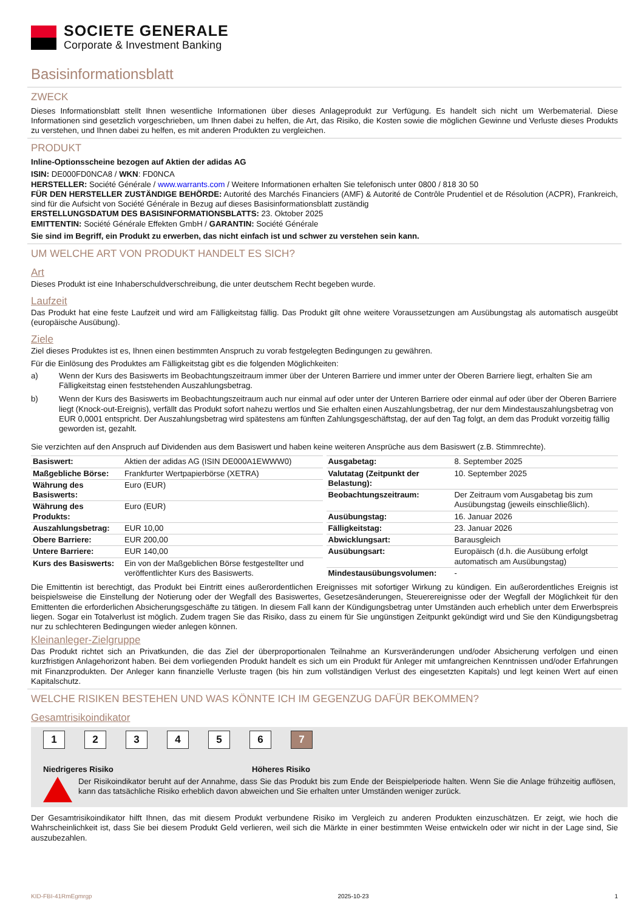SOCIETE GENERALE
Corporate & Investment Banking
Basisinformationsblatt
ZWECK
Dieses Informationsblatt stellt Ihnen wesentliche Informationen über dieses Anlageprodukt zur Verfügung. Es handelt sich nicht um Werbematerial. Diese Informationen sind gesetzlich vorgeschrieben, um Ihnen dabei zu helfen, die Art, das Risiko, die Kosten sowie die möglichen Gewinne und Verluste dieses Produkts zu verstehen, und Ihnen dabei zu helfen, es mit anderen Produkten zu vergleichen.
PRODUKT
Inline-Optionsscheine bezogen auf Aktien der adidas AG
ISIN: DE000FD0NCA8 / WKN: FD0NCA
HERSTELLER: Société Générale / www.warrants.com / Weitere Informationen erhalten Sie telefonisch unter 0800 / 818 30 50
FÜR DEN HERSTELLER ZUSTÄNDIGE BEHÖRDE: Autorité des Marchés Financiers (AMF) & Autorité de Contrôle Prudentiel et de Résolution (ACPR), Frankreich, sind für die Aufsicht von Société Générale in Bezug auf dieses Basisinformationsblatt zuständig
ERSTELLUNGSDATUM DES BASISINFORMATIONSBLATTS: 23. Oktober 2025
EMITTENTIN: Société Générale Effekten GmbH / GARANTIN: Société Générale
Sie sind im Begriff, ein Produkt zu erwerben, das nicht einfach ist und schwer zu verstehen sein kann.
UM WELCHE ART VON PRODUKT HANDELT ES SICH?
Art
Dieses Produkt ist eine Inhaberschuldverschreibung, die unter deutschem Recht begeben wurde.
Laufzeit
Das Produkt hat eine feste Laufzeit und wird am Fälligkeitstag fällig. Das Produkt gilt ohne weitere Voraussetzungen am Ausübungstag als automatisch ausgeübt (europäische Ausübung).
Ziele
Ziel dieses Produktes ist es, Ihnen einen bestimmten Anspruch zu vorab festgelegten Bedingungen zu gewähren.
Für die Einlösung des Produktes am Fälligkeitstag gibt es die folgenden Möglichkeiten:
a) Wenn der Kurs des Basiswerts im Beobachtungszeitraum immer über der Unteren Barriere und immer unter der Oberen Barriere liegt, erhalten Sie am Fälligkeitstag einen feststehenden Auszahlungsbetrag.
b) Wenn der Kurs des Basiswerts im Beobachtungszeitraum auch nur einmal auf oder unter der Unteren Barriere oder einmal auf oder über der Oberen Barriere liegt (Knock-out-Ereignis), verfällt das Produkt sofort nahezu wertlos und Sie erhalten einen Auszahlungsbetrag, der nur dem Mindestauszahlungsbetrag von EUR 0,0001 entspricht. Der Auszahlungsbetrag wird spätestens am fünften Zahlungsgeschäftstag, der auf den Tag folgt, an dem das Produkt vorzeitig fällig geworden ist, gezahlt.
Sie verzichten auf den Anspruch auf Dividenden aus dem Basiswert und haben keine weiteren Ansprüche aus dem Basiswert (z.B. Stimmrechte).
| Basiswert: | Aktien der adidas AG (ISIN DE000A1EWWW0) |
| Maßgebliche Börse: | Frankfurter Wertpapierbörse (XETRA) |
| Währung des Basiswerts: | Euro (EUR) |
| Währung des Produkts: | Euro (EUR) |
| Auszahlungsbetrag: | EUR 10,00 |
| Obere Barriere: | EUR 200,00 |
| Untere Barriere: | EUR 140,00 |
| Kurs des Basiswerts: | Ein von der Maßgeblichen Börse festgestellter und veröffentlichter Kurs des Basiswerts. |
| Ausgabetag: | 8. September 2025 |
| Valutatag (Zeitpunkt der Belastung): | 10. September 2025 |
| Beobachtungszeitraum: | Der Zeitraum vom Ausgabetag bis zum Ausübungstag (jeweils einschließlich). |
| Ausübungstag: | 16. Januar 2026 |
| Fälligkeitstag: | 23. Januar 2026 |
| Abwicklungsart: | Barausgleich |
| Ausübungsart: | Europäisch (d.h. die Ausübung erfolgt automatisch am Ausübungstag) |
| Mindestausübungsvolumen: | - |
Die Emittentin ist berechtigt, das Produkt bei Eintritt eines außerordentlichen Ereignisses mit sofortiger Wirkung zu kündigen. Ein außerordentliches Ereignis ist beispielsweise die Einstellung der Notierung oder der Wegfall des Basiswertes, Gesetzesänderungen, Steuerereignisse oder der Wegfall der Möglichkeit für den Emittenten die erforderlichen Absicherungsgeschäfte zu tätigen. In diesem Fall kann der Kündigungsbetrag unter Umständen auch erheblich unter dem Erwerbspreis liegen. Sogar ein Totalverlust ist möglich. Zudem tragen Sie das Risiko, dass zu einem für Sie ungünstigen Zeitpunkt gekündigt wird und Sie den Kündigungsbetrag nur zu schlechteren Bedingungen wieder anlegen können.
Kleinanleger-Zielgruppe
Das Produkt richtet sich an Privatkunden, die das Ziel der überproportionalen Teilnahme an Kursveränderungen und/oder Absicherung verfolgen und einen kurzfristigen Anlagehorizont haben. Bei dem vorliegenden Produkt handelt es sich um ein Produkt für Anleger mit umfangreichen Kenntnissen und/oder Erfahrungen mit Finanzprodukten. Der Anleger kann finanzielle Verluste tragen (bis hin zum vollständigen Verlust des eingesetzten Kapitals) und legt keinen Wert auf einen Kapitalschutz.
WELCHE RISIKEN BESTEHEN UND WAS KÖNNTE ICH IM GEGENZUG DAFÜR BEKOMMEN?
Gesamtrisikoindikator
1 2 3 4 5 6 7
Niedrigeres Risiko Höheres Risiko
Der Risikoindikator beruht auf der Annahme, dass Sie das Produkt bis zum Ende der Beispielperiode halten. Wenn Sie die Anlage frühzeitig auflösen, kann das tatsächliche Risiko erheblich davon abweichen und Sie erhalten unter Umständen weniger zurück.
Der Gesamtrisikoindikator hilft Ihnen, das mit diesem Produkt verbundene Risiko im Vergleich zu anderen Produkten einzuschätzen. Er zeigt, wie hoch die Wahrscheinlichkeit ist, dass Sie bei diesem Produkt Geld verlieren, weil sich die Märkte in einer bestimmten Weise entwickeln oder wir nicht in der Lage sind, Sie auszubezahlen.
KID-FBI-41RmEgmrgp 2025-10-23 1